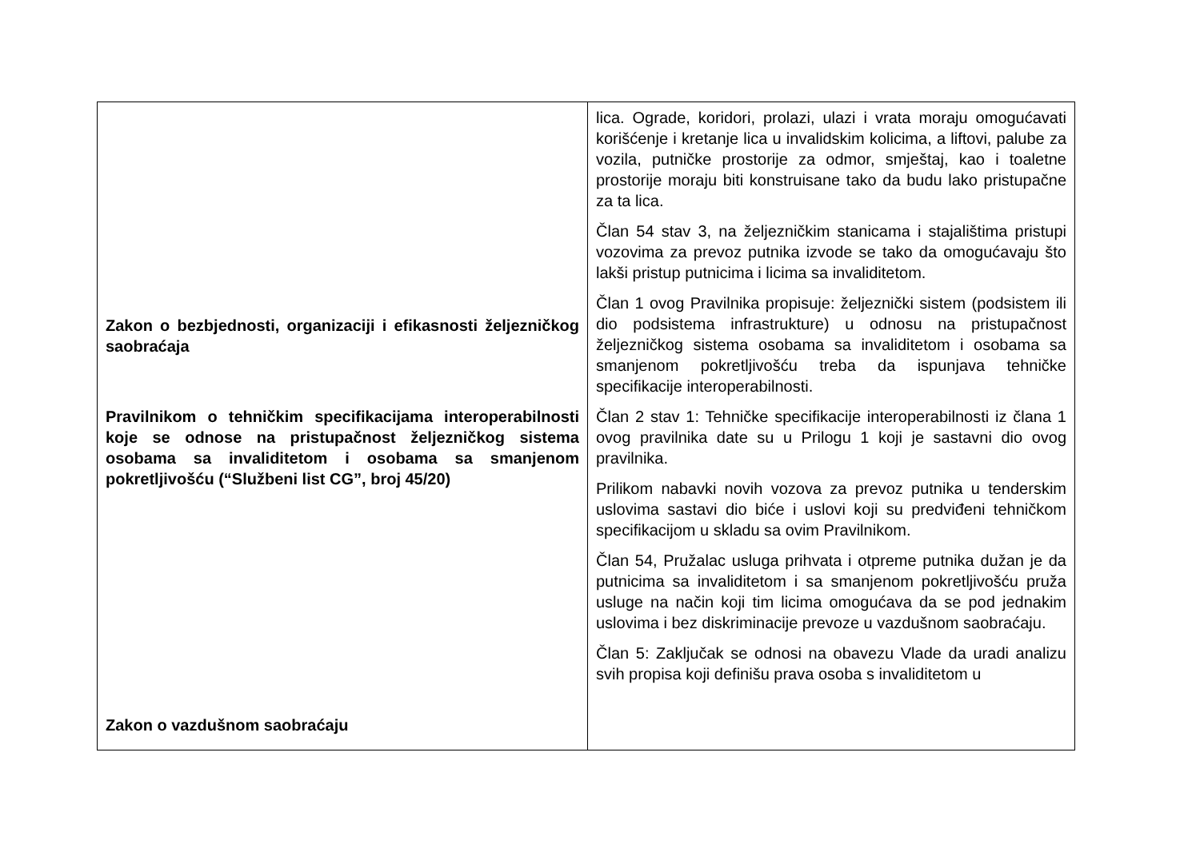| Zakon o bezbjednosti, organizaciji i efikasnosti željezničkog saobraćaja Pravilnikom o tehničkim specifikacijama interoperabilnosti koje se odnose na pristupačnost željezničkog sistema osobama sa invaliditetom i osobama sa smanjenom pokretljivošću (“Službeni list CG”, broj 45/20) Zakon o vazdušnom saobraćaju | lica. Ograde, koridori, prolazi, ulazi i vrata moraju omogućavati korišćenje i kretanje lica u invalidskim kolicima, a liftovi, palube za vozila, putničke prostorije za odmor, smještaj, kao i toaletne prostorije moraju biti konstruisane tako da budu lako pristupačne za ta lica. Član 54 stav 3, na željezničkim stanicama i stajalištima pristupi vozovima za prevoz putnika izvode se tako da omogućavaju što lakši pristup putnicima i licima sa invaliditetom. Član 1 ovog Pravilnika propisuje: željeznički sistem (podsistem ili dio podsistema infrastrukture) u odnosu na pristupačnost željezničkog sistema osobama sa invaliditetom i osobama sa smanjenom pokretljivošću treba da ispunjava tehničke specifikacije interoperabilnosti. Član 2 stav 1: Tehničke specifikacije interoperabilnosti iz člana 1 ovog pravilnika date su u Prilogu 1 koji je sastavni dio ovog pravilnika. Prilikom nabavki novih vozova za prevoz putnika u tenderskim uslovima sastavi dio biće i uslovi koji su predviđeni tehničkom specifikacijom u skladu sa ovim Pravilnikom. Član 54, Pružalac usluga prihvata i otpreme putnika dužan je da putnicima sa invaliditetom i sa smanjenom pokretljivošću pruža usluge na način koji tim licima omogućava da se pod jednakim uslovima i bez diskriminacije prevoze u vazdušnom saobraćaju. Član 5: Zaključak se odnosi na obavezu Vlade da uradi analizu svih propisa koji definišu prava osoba s invaliditetom u |